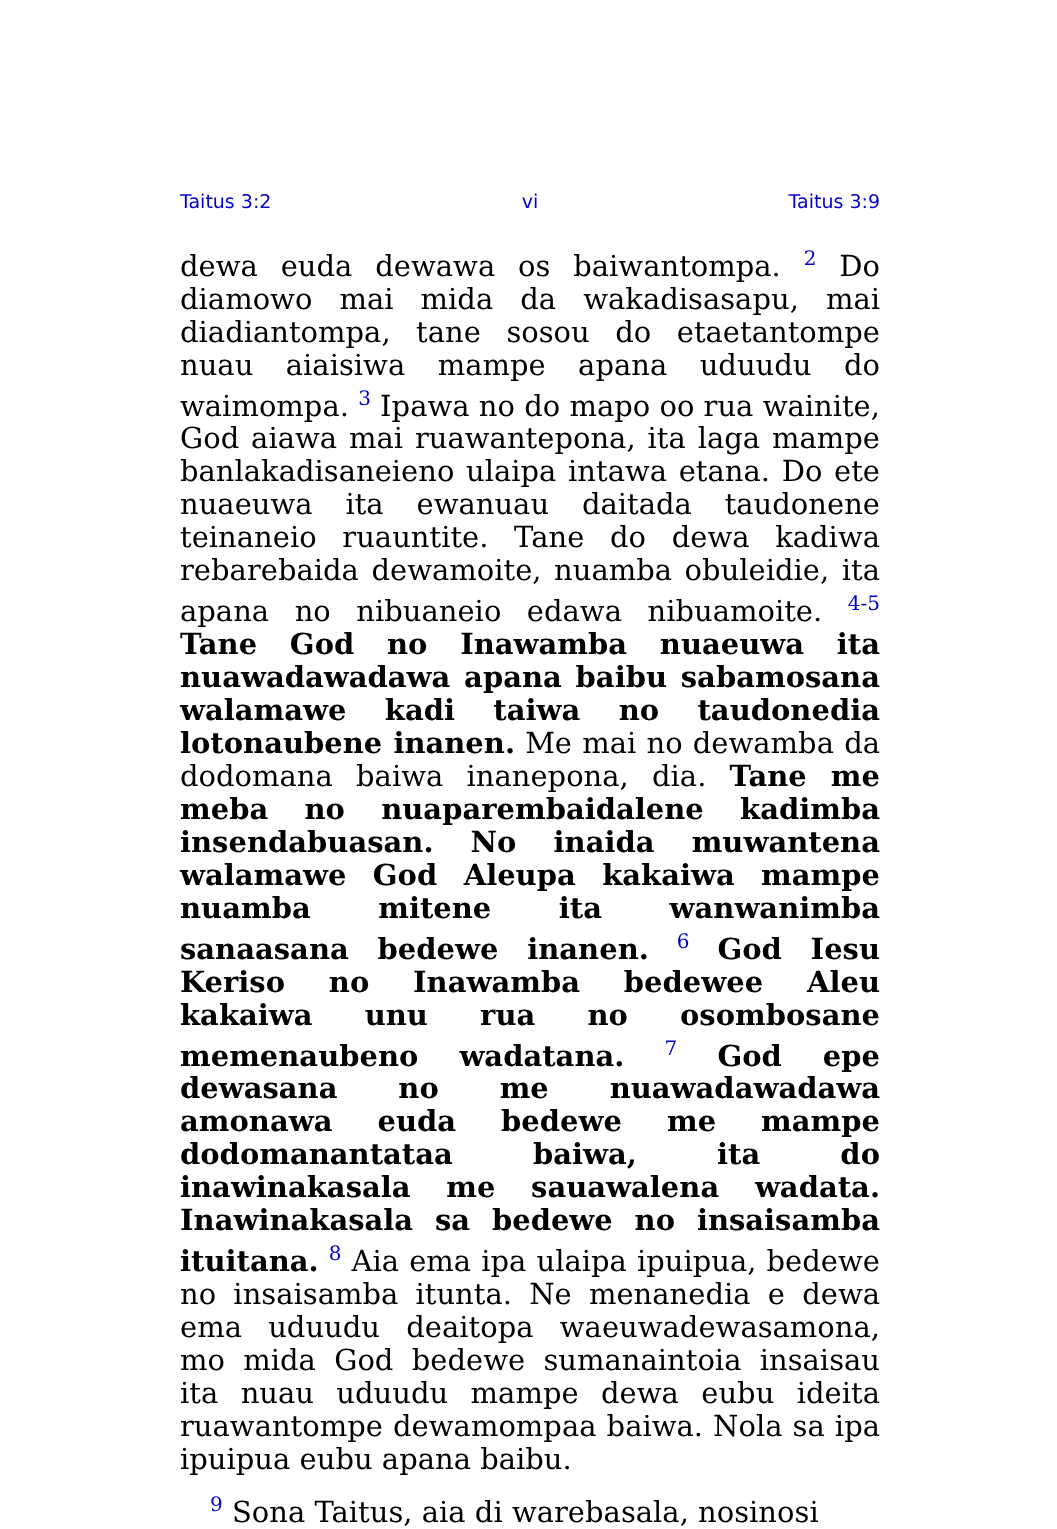Taitus 3:2 vi Taitus 3:9
dewa euda dewawa os baiwantompa. <sup>2</sup> Do diamowo mai mida da wakadisasapu, mai diadiantompa, tane sosou do etaetantompe nuau aiaisiwa mampe apana uduudu do waimompa. <sup>3</sup> Ipawa no do mapo oo rua wainite, God aiawa mai ruawantepona, ita laga mampe banlakadisaneieno ulaipa intawa etana. Do ete nuaeuwa ita ewanuau daitada taudonene teinaneio ruauntite. Tane do dewa kadiwa rebarebaida dewamoite, nuamba obuleidie, ita apana no nibuaneio edawa nibuamoite. <sup>4-5</sup> Tane God no Inawamba nuaeuwa ita nuawadawadawa apana baibu sabamosana walamawe kadi taiwa no taudonedia lotonaubene inanen. Me mai no dewamba da dodomana baiwa inanepona, dia. Tane me meba no nuaparembaidalene kadimba insendabuasan. No inaida muwantena walamawe God Aleupa kakaiwa mampe nuamba mitene ita wanwanimba sanaasana bedewe inanen. <sup>6</sup> God Iesu Keriso no Inawamba bedewee Aleu kakaiwa unu rua no osombosane memenaubeno wadatana. <sup>7</sup> God epe dewasana no me nuawadawadawa amonawa euda bedewe me mampe dodomanantataa baiwa, ita do inawinakasala me sauawalena wadata. Inawinakasala sa bedewe no insaisamba ituitana. <sup>8</sup> Aia ema ipa ulaipa ipuipua, bedewe no insaisamba itunta. Ne menanedia e dewa ema uduudu deaitopa waeuwadewasamona, mo mida God bedewe sumanaintoia insaisau ita nuau uduudu mampe dewa eubu ideita ruawantompe dewamompaa baiwa. Nola sa ipa ipuipua eubu apana baibu.
<sup>9</sup> Sona Taitus, aia di warebasala, nosinosi